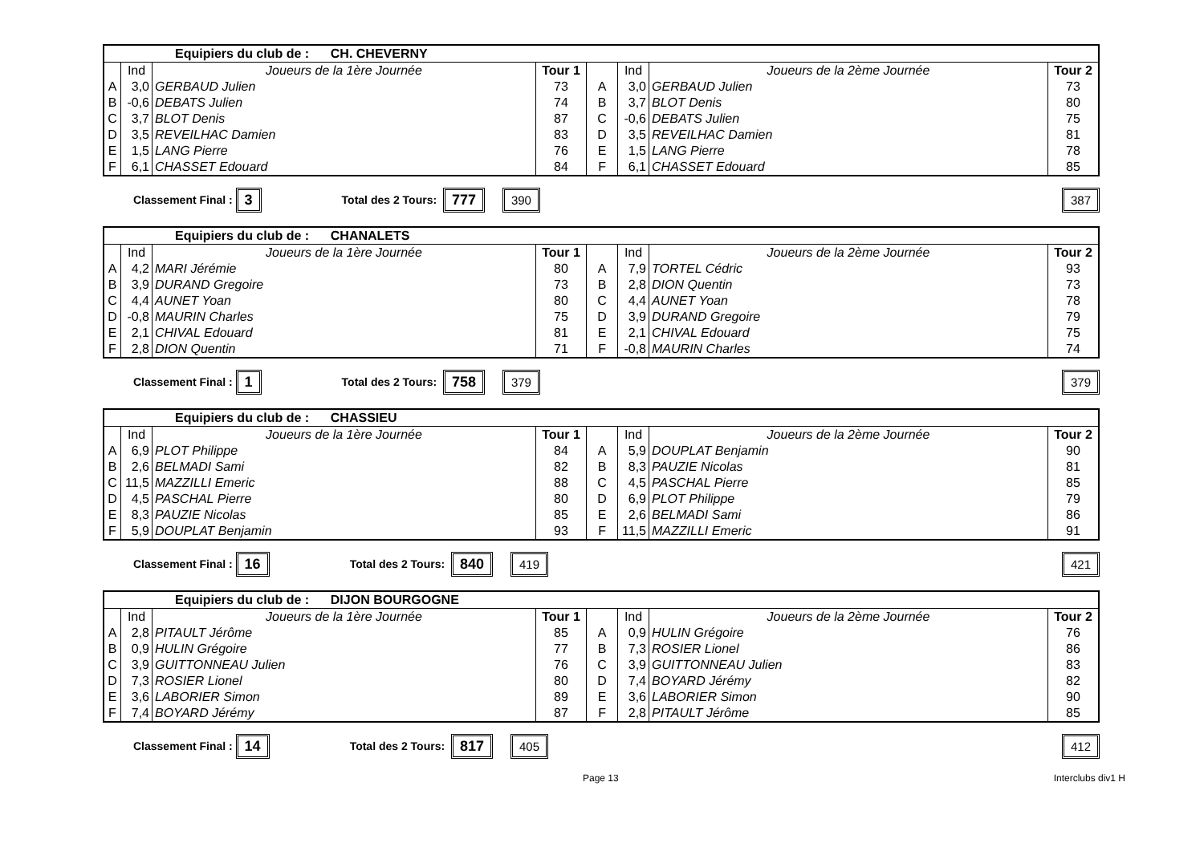| Equipiers du club de : CH. CHEVERNY | | | | | | | |
| | Ind | Joueurs de la 1ère Journée | Tour 1 | | Ind | Joueurs de la 2ème Journée | Tour 2 |
| A | 3,0 | GERBAUD Julien | 73 | A | 3,0 | GERBAUD Julien | 73 |
| B | -0,6 | DEBATS Julien | 74 | B | 3,7 | BLOT Denis | 80 |
| C | 3,7 | BLOT Denis | 87 | C | -0,6 | DEBATS Julien | 75 |
| D | 3,5 | REVEILHAC Damien | 83 | D | 3,5 | REVEILHAC Damien | 81 |
| E | 1,5 | LANG Pierre | 76 | E | 1,5 | LANG Pierre | 78 |
| F | 6,1 | CHASSET Edouard | 84 | F | 6,1 | CHASSET Edouard | 85 |
Classement Final : 3 Total des 2 Tours: 777 390 387
| Equipiers du club de : CHANALETS | | | | | | | |
| | Ind | Joueurs de la 1ère Journée | Tour 1 | | Ind | Joueurs de la 2ème Journée | Tour 2 |
| A | 4,2 | MARI Jérémie | 80 | A | 7,9 | TORTEL Cédric | 93 |
| B | 3,9 | DURAND Gregoire | 73 | B | 2,8 | DION Quentin | 73 |
| C | 4,4 | AUNET Yoan | 80 | C | 4,4 | AUNET Yoan | 78 |
| D | -0,8 | MAURIN Charles | 75 | D | 3,9 | DURAND Gregoire | 79 |
| E | 2,1 | CHIVAL Edouard | 81 | E | 2,1 | CHIVAL Edouard | 75 |
| F | 2,8 | DION Quentin | 71 | F | -0,8 | MAURIN Charles | 74 |
Classement Final : 1 Total des 2 Tours: 758 379 379
| Equipiers du club de : CHASSIEU | | | | | | | |
| | Ind | Joueurs de la 1ère Journée | Tour 1 | | Ind | Joueurs de la 2ème Journée | Tour 2 |
| A | 6,9 | PLOT Philippe | 84 | A | 5,9 | DOUPLAT Benjamin | 90 |
| B | 2,6 | BELMADI Sami | 82 | B | 8,3 | PAUZIE Nicolas | 81 |
| C | 11,5 | MAZZILLI Emeric | 88 | C | 4,5 | PASCHAL Pierre | 85 |
| D | 4,5 | PASCHAL Pierre | 80 | D | 6,9 | PLOT Philippe | 79 |
| E | 8,3 | PAUZIE Nicolas | 85 | E | 2,6 | BELMADI Sami | 86 |
| F | 5,9 | DOUPLAT Benjamin | 93 | F | 11,5 | MAZZILLI Emeric | 91 |
Classement Final : 16 Total des 2 Tours: 840 419 421
| Equipiers du club de : DIJON BOURGOGNE | | | | | | | |
| | Ind | Joueurs de la 1ère Journée | Tour 1 | | Ind | Joueurs de la 2ème Journée | Tour 2 |
| A | 2,8 | PITAULT Jérôme | 85 | A | 0,9 | HULIN Grégoire | 76 |
| B | 0,9 | HULIN Grégoire | 77 | B | 7,3 | ROSIER Lionel | 86 |
| C | 3,9 | GUITTONNEAU Julien | 76 | C | 3,9 | GUITTONNEAU Julien | 83 |
| D | 7,3 | ROSIER Lionel | 80 | D | 7,4 | BOYARD Jérémy | 82 |
| E | 3,6 | LABORIER Simon | 89 | E | 3,6 | LABORIER Simon | 90 |
| F | 7,4 | BOYARD Jérémy | 87 | F | 2,8 | PITAULT Jérôme | 85 |
Classement Final : 14 Total des 2 Tours: 817 405 412
Page 13 Interclubs div1 H